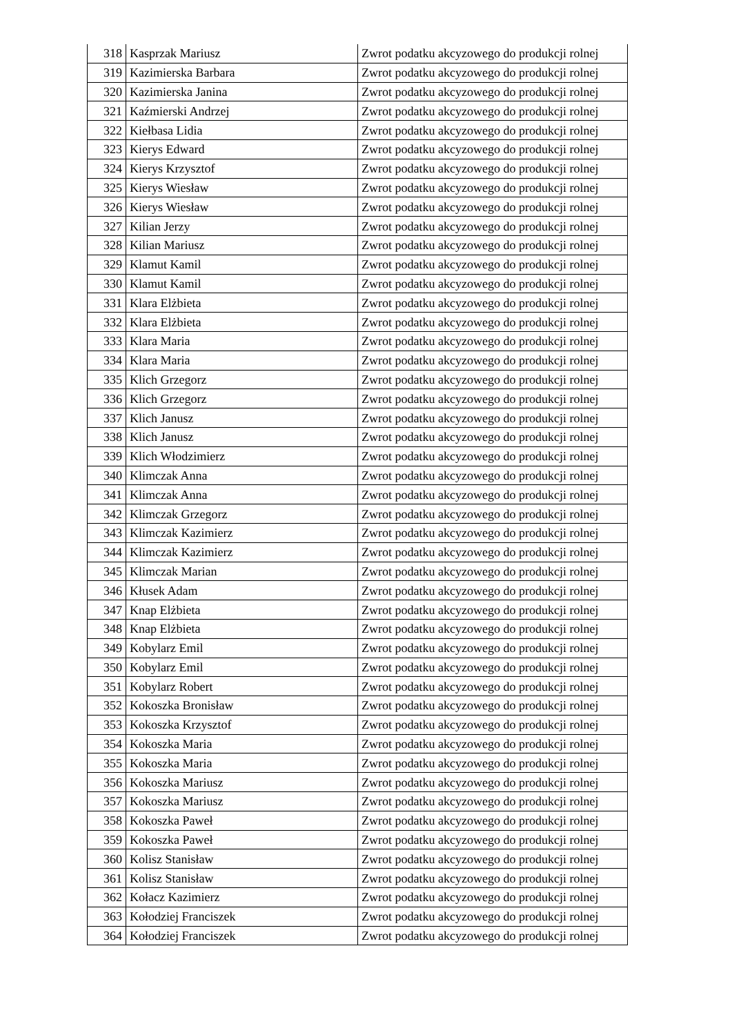| 318 | Kasprzak Mariusz | Zwrot podatku akcyzowego do produkcji rolnej |
| 319 | Kazimierska Barbara | Zwrot podatku akcyzowego do produkcji rolnej |
| 320 | Kazimierska Janina | Zwrot podatku akcyzowego do produkcji rolnej |
| 321 | Kaźmierski Andrzej | Zwrot podatku akcyzowego do produkcji rolnej |
| 322 | Kiełbasa Lidia | Zwrot podatku akcyzowego do produkcji rolnej |
| 323 | Kierys Edward | Zwrot podatku akcyzowego do produkcji rolnej |
| 324 | Kierys Krzysztof | Zwrot podatku akcyzowego do produkcji rolnej |
| 325 | Kierys Wiesław | Zwrot podatku akcyzowego do produkcji rolnej |
| 326 | Kierys Wiesław | Zwrot podatku akcyzowego do produkcji rolnej |
| 327 | Kilian Jerzy | Zwrot podatku akcyzowego do produkcji rolnej |
| 328 | Kilian Mariusz | Zwrot podatku akcyzowego do produkcji rolnej |
| 329 | Klamut Kamil | Zwrot podatku akcyzowego do produkcji rolnej |
| 330 | Klamut Kamil | Zwrot podatku akcyzowego do produkcji rolnej |
| 331 | Klara Elżbieta | Zwrot podatku akcyzowego do produkcji rolnej |
| 332 | Klara Elżbieta | Zwrot podatku akcyzowego do produkcji rolnej |
| 333 | Klara Maria | Zwrot podatku akcyzowego do produkcji rolnej |
| 334 | Klara Maria | Zwrot podatku akcyzowego do produkcji rolnej |
| 335 | Klich Grzegorz | Zwrot podatku akcyzowego do produkcji rolnej |
| 336 | Klich Grzegorz | Zwrot podatku akcyzowego do produkcji rolnej |
| 337 | Klich Janusz | Zwrot podatku akcyzowego do produkcji rolnej |
| 338 | Klich Janusz | Zwrot podatku akcyzowego do produkcji rolnej |
| 339 | Klich Włodzimierz | Zwrot podatku akcyzowego do produkcji rolnej |
| 340 | Klimczak Anna | Zwrot podatku akcyzowego do produkcji rolnej |
| 341 | Klimczak Anna | Zwrot podatku akcyzowego do produkcji rolnej |
| 342 | Klimczak Grzegorz | Zwrot podatku akcyzowego do produkcji rolnej |
| 343 | Klimczak Kazimierz | Zwrot podatku akcyzowego do produkcji rolnej |
| 344 | Klimczak Kazimierz | Zwrot podatku akcyzowego do produkcji rolnej |
| 345 | Klimczak Marian | Zwrot podatku akcyzowego do produkcji rolnej |
| 346 | Kłusek Adam | Zwrot podatku akcyzowego do produkcji rolnej |
| 347 | Knap Elżbieta | Zwrot podatku akcyzowego do produkcji rolnej |
| 348 | Knap Elżbieta | Zwrot podatku akcyzowego do produkcji rolnej |
| 349 | Kobylarz Emil | Zwrot podatku akcyzowego do produkcji rolnej |
| 350 | Kobylarz Emil | Zwrot podatku akcyzowego do produkcji rolnej |
| 351 | Kobylarz Robert | Zwrot podatku akcyzowego do produkcji rolnej |
| 352 | Kokoszka Bronisław | Zwrot podatku akcyzowego do produkcji rolnej |
| 353 | Kokoszka Krzysztof | Zwrot podatku akcyzowego do produkcji rolnej |
| 354 | Kokoszka Maria | Zwrot podatku akcyzowego do produkcji rolnej |
| 355 | Kokoszka Maria | Zwrot podatku akcyzowego do produkcji rolnej |
| 356 | Kokoszka Mariusz | Zwrot podatku akcyzowego do produkcji rolnej |
| 357 | Kokoszka Mariusz | Zwrot podatku akcyzowego do produkcji rolnej |
| 358 | Kokoszka Paweł | Zwrot podatku akcyzowego do produkcji rolnej |
| 359 | Kokoszka Paweł | Zwrot podatku akcyzowego do produkcji rolnej |
| 360 | Kolisz Stanisław | Zwrot podatku akcyzowego do produkcji rolnej |
| 361 | Kolisz Stanisław | Zwrot podatku akcyzowego do produkcji rolnej |
| 362 | Kołacz Kazimierz | Zwrot podatku akcyzowego do produkcji rolnej |
| 363 | Kołodziej Franciszek | Zwrot podatku akcyzowego do produkcji rolnej |
| 364 | Kołodziej Franciszek | Zwrot podatku akcyzowego do produkcji rolnej |